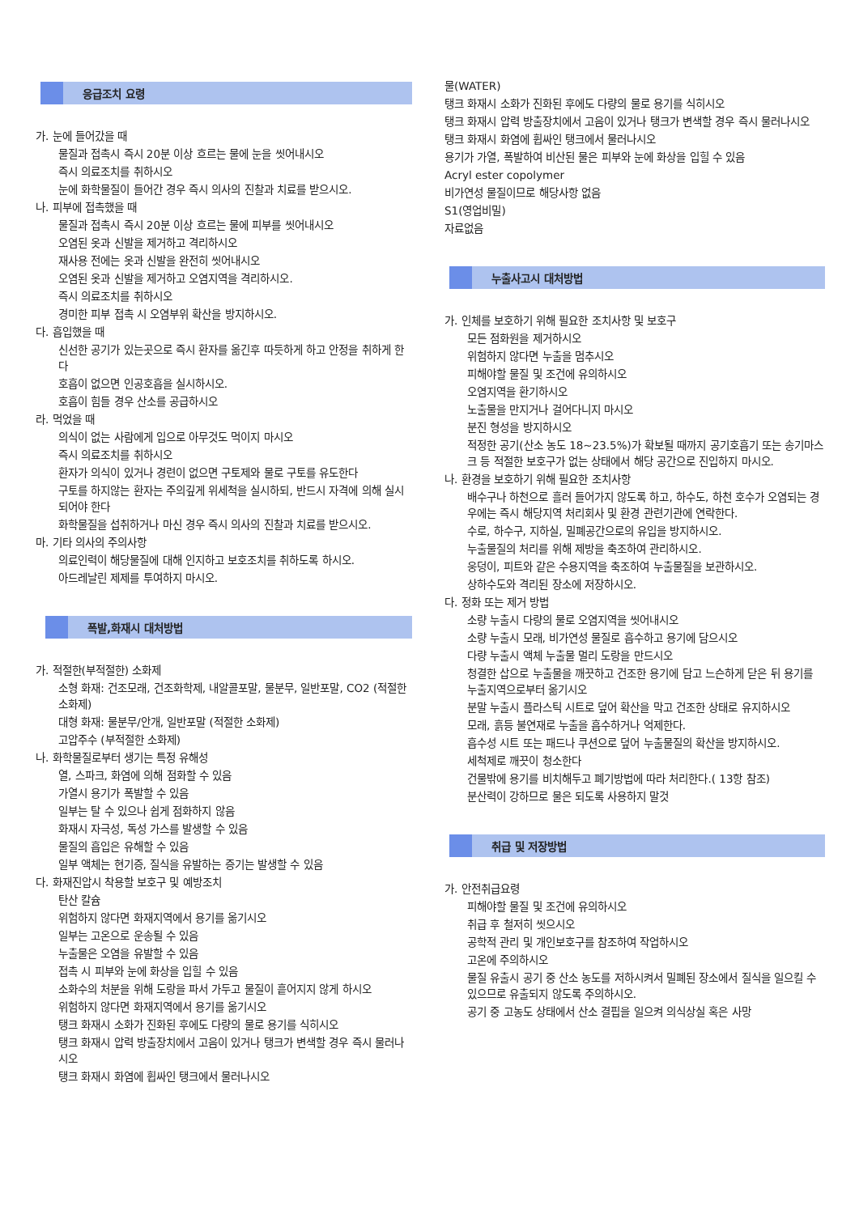응급조치 요령
가. 눈에 들어갔을 때
물질과 접촉시 즉시 20분 이상 흐르는 물에 눈을 씻어내시오
즉시 의료조치를 취하시오
눈에 화학물질이 들어간 경우 즉시 의사의 진찰과 치료를 받으시오.
나. 피부에 접촉했을 때
물질과 접촉시 즉시 20분 이상 흐르는 물에 피부를 씻어내시오
오염된 옷과 신발을 제거하고 격리하시오
재사용 전에는 옷과 신발을 완전히 씻어내시오
오염된 옷과 신발을 제거하고 오염지역을 격리하시오.
즉시 의료조치를 취하시오
경미한 피부 접촉 시 오염부위 확산을 방지하시오.
다. 흡입했을 때
신선한 공기가 있는곳으로 즉시 환자를 옮긴후 따듯하게 하고 안정을 취하게 한다
호흡이 없으면 인공호흡을 실시하시오.
호흡이 힘들 경우 산소를 공급하시오
라. 먹었을 때
의식이 없는 사람에게 입으로 아무것도 먹이지 마시오
즉시 의료조치를 취하시오
환자가 의식이 있거나 경련이 없으면 구토제와 물로 구토를 유도한다
구토를 하지않는 환자는 주의깊게 위세척을 실시하되, 반드시 자격에 의해 실시되어야 한다
화학물질을 섭취하거나 마신 경우 즉시 의사의 진찰과 치료를 받으시오.
마. 기타 의사의 주의사항
의료인력이 해당물질에 대해 인지하고 보호조치를 취하도록 하시오.
아드레날린 제제를 투여하지 마시오.
폭발,화재시 대처방법
가. 적절한(부적절한) 소화제
소형 화재: 건조모래, 건조화학제, 내알콜포말, 물분무, 일반포말, CO2 (적절한 소화제)
대형 화재: 물분무/안개, 일반포말 (적절한 소화제)
고압주수 (부적절한 소화제)
나. 화학물질로부터 생기는 특정 유해성
열, 스파크, 화염에 의해 점화할 수 있음
가열시 용기가 폭발할 수 있음
일부는 탈 수 있으나 쉽게 점화하지 않음
화재시 자극성, 독성 가스를 발생할 수 있음
물질의 흡입은 유해할 수 있음
일부 액체는 현기증, 질식을 유발하는 증기는 발생할 수 있음
다. 화재진압시 착용할 보호구 및 예방조치
탄산 칼슘
위험하지 않다면 화재지역에서 용기를 옮기시오
일부는 고온으로 운송될 수 있음
누출물은 오염을 유발할 수 있음
접촉 시 피부와 눈에 화상을 입힐 수 있음
소화수의 처분을 위해 도랑을 파서 가두고 물질이 흩어지지 않게 하시오
위험하지 않다면 화재지역에서 용기를 옮기시오
탱크 화재시 소화가 진화된 후에도 다량의 물로 용기를 식히시오
탱크 화재시 압력 방출장치에서 고음이 있거나 탱크가 변색할 경우 즉시 물러나시오
탱크 화재시 화염에 휩싸인 탱크에서 물러나시오
물(WATER)
탱크 화재시 소화가 진화된 후에도 다량의 물로 용기를 식히시오
탱크 화재시 압력 방출장치에서 고음이 있거나 탱크가 변색할 경우 즉시 물러나시오
탱크 화재시 화염에 휩싸인 탱크에서 물러나시오
용기가 가열, 폭발하여 비산된 물은 피부와 눈에 화상을 입힐 수 있음
Acryl ester copolymer
비가연성 물질이므로 해당사항 없음
S1(영업비밀)
자료없음
누출사고시 대처방법
가. 인체를 보호하기 위해 필요한 조치사항 및 보호구
모든 점화원을 제거하시오
위험하지 않다면 누출을 멈추시오
피해야할 물질 및 조건에 유의하시오
오염지역을 환기하시오
노출물을 만지거나 걸어다니지 마시오
분진 형성을 방지하시오
적정한 공기(산소 농도 18~23.5%)가 확보될 때까지 공기호흡기 또는 송기마스크 등 적절한 보호구가 없는 상태에서 해당 공간으로 진입하지 마시오.
나. 환경을 보호하기 위해 필요한 조치사항
배수구나 하천으로 흘러 들어가지 않도록 하고, 하수도, 하천 호수가 오염되는 경우에는 즉시 해당지역 처리회사 및 환경 관련기관에 연락한다.
수로, 하수구, 지하실, 밀폐공간으로의 유입을 방지하시오.
누출물질의 처리를 위해 제방을 축조하여 관리하시오.
웅덩이, 피트와 같은 수용지역을 축조하여 누출물질을 보관하시오.
상하수도와 격리된 장소에 저장하시오.
다. 정화 또는 제거 방법
소량 누출시 다량의 물로 오염지역을 씻어내시오
소량 누출시 모래, 비가연성 물질로 흡수하고 용기에 담으시오
다량 누출시 액체 누출물 멀리 도랑을 만드시오
청결한 삽으로 누출물을 깨끗하고 건조한 용기에 담고 느슨하게 닫은 뒤 용기를 누출지역으로부터 옮기시오
분말 누출시 플라스틱 시트로 덮어 확산을 막고 건조한 상태로 유지하시오
모래, 흙등 불연재로 누출을 흡수하거나 억제한다.
흡수성 시트 또는 패드나 쿠션으로 덮어 누출물질의 확산을 방지하시오.
세척제로 깨끗이 청소한다
건물밖에 용기를 비치해두고 폐기방법에 따라 처리한다.( 13항 참조)
분산력이 강하므로 물은 되도록 사용하지 말것
취급 및 저장방법
가. 안전취급요령
피해야할 물질 및 조건에 유의하시오
취급 후 철저히 씻으시오
공학적 관리 및 개인보호구를 참조하여 작업하시오
고온에 주의하시오
물질 유출시 공기 중 산소 농도를 저하시켜서 밀폐된 장소에서 질식을 일으킬 수 있으므로 유출되지 않도록 주의하시오.
공기 중 고농도 상태에서 산소 결핍을 일으켜 의식상실 혹은 사망